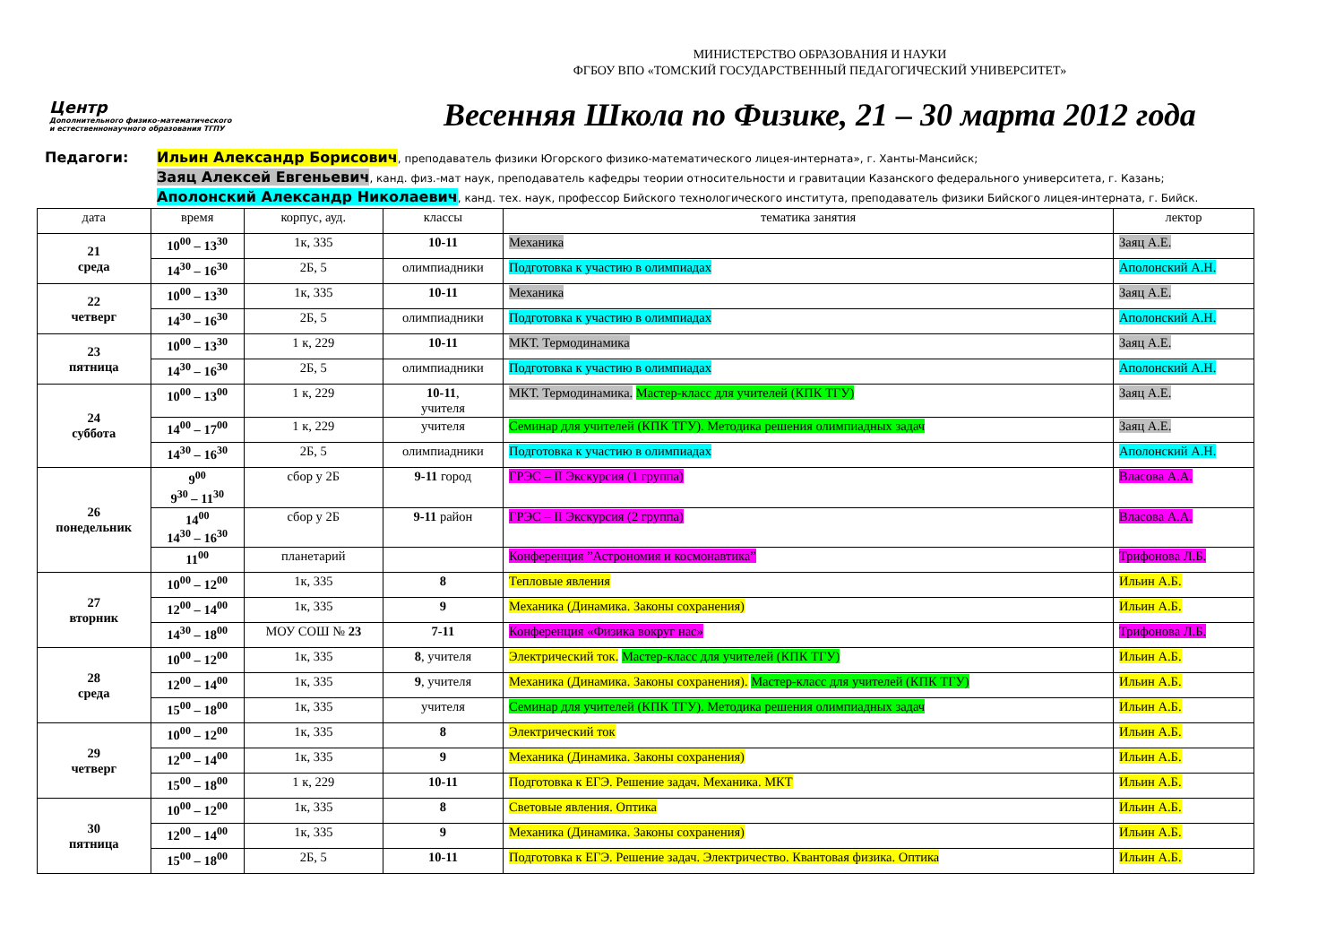МИНИСТЕРСТВО ОБРАЗОВАНИЯ И НАУКИ
ФГБОУ ВПО «ТОМСКИЙ ГОСУДАРСТВЕННЫЙ ПЕДАГОГИЧЕСКИЙ УНИВЕРСИТЕТ»
Центр
Дополнительного физико-математического и естественнонаучного образования ТГПУ
Весенняя Школа по Физике, 21 – 30 марта 2012 года
Педагоги:
Ильин Александр Борисович, преподаватель физики Югорского физико-математического лицея-интерната», г. Ханты-Мансийск;
Заяц Алексей Евгеньевич, канд. физ.-мат наук, преподаватель кафедры теории относительности и гравитации Казанского федерального университета, г. Казань;
Аполонский Александр Николаевич, канд. тех. наук, профессор Бийского технологического института, преподаватель физики Бийского лицея-интерната, г. Бийск.
| дата | время | корпус, ауд. | классы | тематика занятия | лектор |
| --- | --- | --- | --- | --- | --- |
| 21 среда | 10<sup>00</sup> – 13<sup>30</sup> | 1к, 335 | 10-11 | Механика | Заяц А.Е. |
| | 14<sup>30</sup> – 16<sup>30</sup> | 2Б, 5 | олимпиадники | Подготовка к участию в олимпиадах | Аполонский А.Н. |
| 22 четверг | 10<sup>00</sup> – 13<sup>30</sup> | 1к, 335 | 10-11 | Механика | Заяц А.Е. |
| | 14<sup>30</sup> – 16<sup>30</sup> | 2Б, 5 | олимпиадники | Подготовка к участию в олимпиадах | Аполонский А.Н. |
| 23 пятница | 10<sup>00</sup> – 13<sup>30</sup> | 1 к, 229 | 10-11 | МКТ. Термодинамика | Заяц А.Е. |
| | 14<sup>30</sup> – 16<sup>30</sup> | 2Б, 5 | олимпиадники | Подготовка к участию в олимпиадах | Аполонский А.Н. |
| 24 суббота | 10<sup>00</sup> – 13<sup>00</sup> | 1 к, 229 | 10-11 , учителя | МКТ. Термодинамика. Мастер-класс для учителей (КПК ТГУ) | Заяц А.Е. |
| | 14<sup>00</sup> – 17<sup>00</sup> | 1 к, 229 | учителя | Семинар для учителей (КПК ТГУ). Методика решения олимпиадных задач | Заяц А.Е. |
| | 14<sup>30</sup> – 16<sup>30</sup> | 2Б, 5 | олимпиадники | Подготовка к участию в олимпиадах | Аполонский А.Н. |
| 26 понедельник | 9<sup>00</sup> 9<sup>30</sup> – 11<sup>30</sup> | сбор у 2Б | 9-11 город | ГРЭС – II Экскурсия (1 группа) | Власова А.А. |
| | 14<sup>00</sup> 14<sup>30</sup> – 16<sup>30</sup> | сбор у 2Б | 9-11 район | ГРЭС – II Экскурсия (2 группа) | Власова А.А. |
| | 11<sup>00</sup> | планетарий | | Конференция ”Астрономия и космонавтика” | Трифонова Л.Б. |
| 27 вторник | 10<sup>00</sup> – 12<sup>00</sup> | 1к, 335 | 8 | Тепловые явления | Ильин А.Б. |
| | 12<sup>00</sup> – 14<sup>00</sup> | 1к, 335 | 9 | Механика (Динамика. Законы сохранения) | Ильин А.Б. |
| | 14<sup>30</sup> – 18<sup>00</sup> | МОУ СОШ № 23 | 7-11 | Конференция «Физика вокруг нас» | Трифонова Л.Б. |
| 28 среда | 10<sup>00</sup> – 12<sup>00</sup> | 1к, 335 | 8 , учителя | Электрический ток. Мастер-класс для учителей (КПК ТГУ) | Ильин А.Б. |
| | 12<sup>00</sup> – 14<sup>00</sup> | 1к, 335 | 9 , учителя | Механика (Динамика. Законы сохранения). Мастер-класс для учителей (КПК ТГУ) | Ильин А.Б. |
| | 15<sup>00</sup> – 18<sup>00</sup> | 1к, 335 | учителя | Семинар для учителей (КПК ТГУ). Методика решения олимпиадных задач | Ильин А.Б. |
| 29 четверг | 10<sup>00</sup> – 12<sup>00</sup> | 1к, 335 | 8 | Электрический ток | Ильин А.Б. |
| | 12<sup>00</sup> – 14<sup>00</sup> | 1к, 335 | 9 | Механика (Динамика. Законы сохранения) | Ильин А.Б. |
| | 15<sup>00</sup> – 18<sup>00</sup> | 1 к, 229 | 10-11 | Подготовка к ЕГЭ. Решение задач. Механика. МКТ | Ильин А.Б. |
| 30 пятница | 10<sup>00</sup> – 12<sup>00</sup> | 1к, 335 | 8 | Световые явления. Оптика | Ильин А.Б. |
| | 12<sup>00</sup> – 14<sup>00</sup> | 1к, 335 | 9 | Механика (Динамика. Законы сохранения) | Ильин А.Б. |
| | 15<sup>00</sup> – 18<sup>00</sup> | 2Б, 5 | 10-11 | Подготовка к ЕГЭ. Решение задач. Электричество. Квантовая физика. Оптика | Ильин А.Б. |